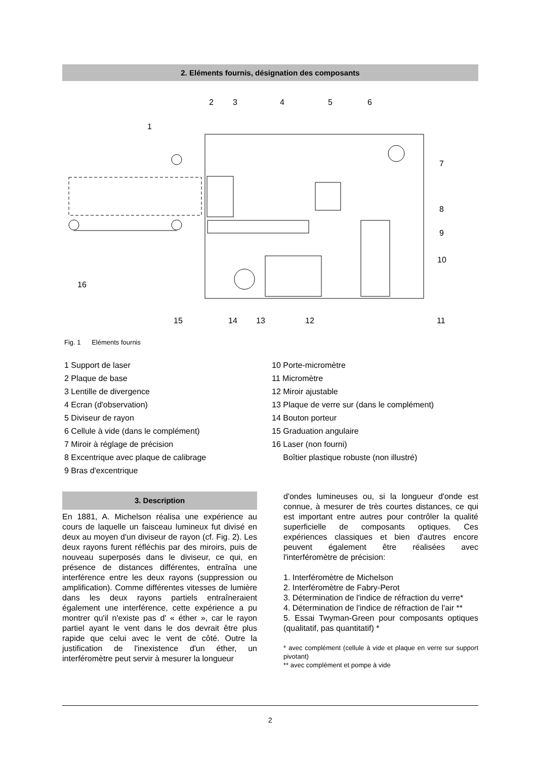2. Eléments fournis, désignation des composants
2
3
4
5
6
1
7
8
9
10
16
15
14
13
12
11
Fig. 1 Eléments fournis
1 Support de laser
2 Plaque de base
3 Lentille de divergence
4 Ecran (d'observation)
5 Diviseur de rayon
6 Cellule à vide (dans le complément)
7 Miroir à réglage de précision
8 Excentrique avec plaque de calibrage
9 Bras d'excentrique
10 Porte-micromètre
11 Micromètre
12 Miroir ajustable
13 Plaque de verre sur (dans le complément)
14 Bouton porteur
15 Graduation angulaire
16 Laser (non fourni)
Boîtier plastique robuste (non illustré)
3. Description
En 1881, A. Michelson réalisa une expérience au cours de laquelle un faisceau lumineux fut divisé en deux au moyen d'un diviseur de rayon (cf. Fig. 2). Les deux rayons furent réfléchis par des miroirs, puis de nouveau superposés dans le diviseur, ce qui, en présence de distances différentes, entraîna une interférence entre les deux rayons (suppression ou amplification). Comme différentes vitesses de lumière dans les deux rayons partiels entraîneraient également une interférence, cette expérience a pu montrer qu'il n'existe pas d' « éther », car le rayon partiel ayant le vent dans le dos devrait être plus rapide que celui avec le vent de côté. Outre la justification de l'inexistence d'un éther, un interféromètre peut servir à mesurer la longueur
d'ondes lumineuses ou, si la longueur d'onde est connue, à mesurer de très courtes distances, ce qui est important entre autres pour contrôler la qualité superficielle de composants optiques. Ces expériences classiques et bien d'autres encore peuvent également être réalisées avec l'interféromètre de précision:
1. Interféromètre de Michelson
2. Interféromètre de Fabry-Perot
3. Détermination de l'indice de réfraction du verre*
4. Détermination de l'indice de réfraction de l'air **
5. Essai Twyman-Green pour composants optiques (qualitatif, pas quantitatif) *
* avec complément (cellule à vide et plaque en verre sur support pivotant)
** avec complément et pompe à vide
2